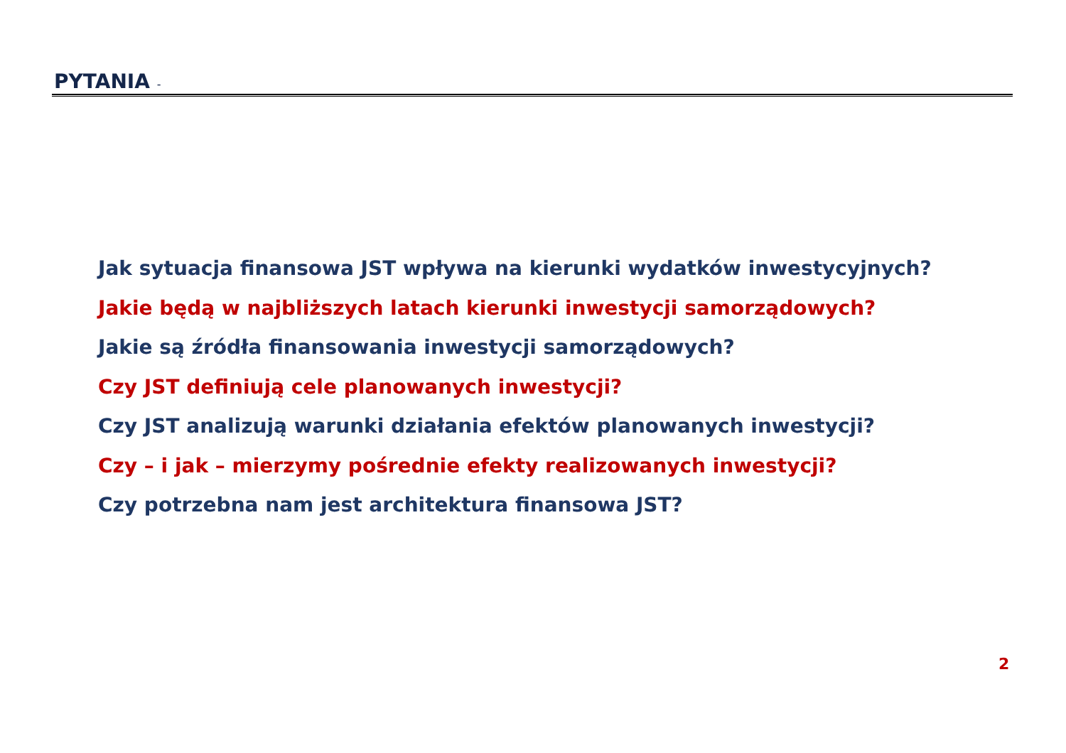PYTANIA -
Jak sytuacja finansowa JST wpływa na kierunki wydatków inwestycyjnych?
Jakie będą w najbliższych latach kierunki inwestycji samorządowych?
Jakie są źródła finansowania inwestycji samorządowych?
Czy JST definiują cele planowanych inwestycji?
Czy JST analizują warunki działania efektów planowanych inwestycji?
Czy – i jak – mierzymy pośrednie efekty realizowanych inwestycji?
Czy potrzebna nam jest architektura finansowa JST?
2